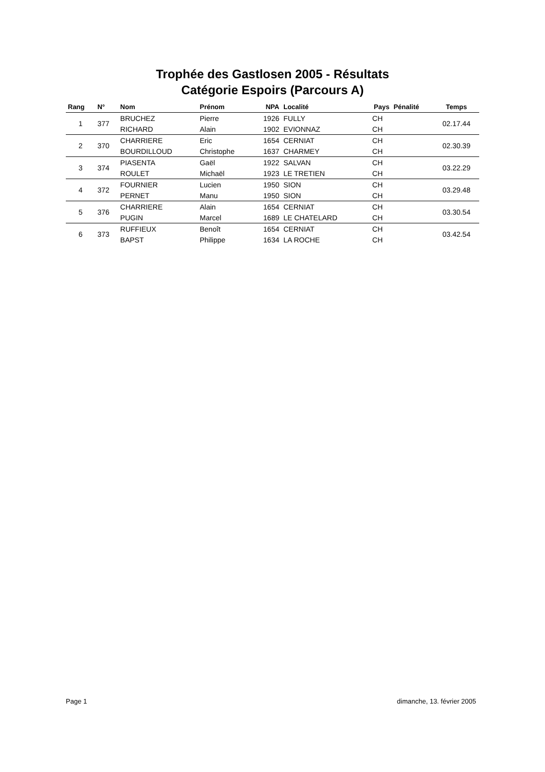Trophée des Gastlosen 2005 - Résultats
Catégorie Espoirs (Parcours A)
| Rang | N° | Nom | Prénom | NPA | Localité | Pays | Pénalité | Temps |
| --- | --- | --- | --- | --- | --- | --- | --- | --- |
| 1 | 377 | BRUCHEZ | Pierre | 1926 | FULLY | CH | | 02.17.44 |
| | | RICHARD | Alain | 1902 | EVIONNAZ | CH | | |
| 2 | 370 | CHARRIERE | Eric | 1654 | CERNIAT | CH | | 02.30.39 |
| | | BOURDILLOUD | Christophe | 1637 | CHARMEY | CH | | |
| 3 | 374 | PIASENTA | Gaël | 1922 | SALVAN | CH | | 03.22.29 |
| | | ROULET | Michaël | 1923 | LE TRETIEN | CH | | |
| 4 | 372 | FOURNIER | Lucien | 1950 | SION | CH | | 03.29.48 |
| | | PERNET | Manu | 1950 | SION | CH | | |
| 5 | 376 | CHARRIERE | Alain | 1654 | CERNIAT | CH | | 03.30.54 |
| | | PUGIN | Marcel | 1689 | LE CHATELARD | CH | | |
| 6 | 373 | RUFFIEUX | Benoît | 1654 | CERNIAT | CH | | 03.42.54 |
| | | BAPST | Philippe | 1634 | LA ROCHE | CH | | |
Page 1 dimanche, 13. février 2005